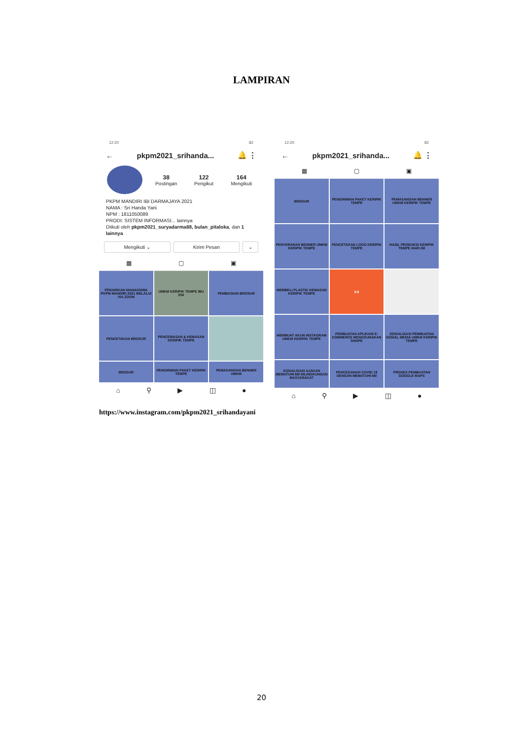LAMPIRAN
12:20 82
← pkpm2021_srihanda... 🔔 ⋮
38
Postingan
122
Pengikut
164
Mengikuti
PKPM MANDIRI IBI DARMAJAYA 2021
NAMA : Sri Handa Yani
NPM : 1811050089
PRODI: SISTEM INFORMASI... lainnya
Diikuti oleh pkpm2021_suryadarma88, bulan_pitaloka, dan 1 lainnya
Mengikuti ⌄ Kirim Pesan ⌄
▦ ▢ ▣
PENARIKAN MAHASISWA PKPM MANDIRI 2021 MELALUI VIA ZOOM
UMKM KERIPIK TEMPE IBU ENI
PEMBAGIAN BROSUR
PENCETAKAN BROSUR
PENCEMASAN & KEMASAN KERIPIK TEMPE
BROSUR
PENGIRIMAN PAKET KERIPIK TEMPE
PEMASANGAN BENNER UMKM
⌂ ⚲ ▶ ◫ ●
12:20 82
← pkpm2021_srihanda... 🔔 ⋮
▦ ▢ ▣
BROSUR
PENGIRIMAN PAKET KERIPIK TEMPE
PEMASANGAN BENNER UMKM KERIPIK TEMPE
PENYERAHAN BENNER UMKM KERIPIK TEMPE
PENCETAKAN LOGO KERIPIK TEMPE
HASIL PRODUKSI KERIPIK TEMPE HARI INI
MEMBELI PLASTIK KEMASAN KERIPIK TEMPE
9.9
MEMBUAT AKUN INSTAGRAM UMKM KERIPIK TEMPE
PEMBUATAN APLIKASI E-COMMERCE MENGGUNAKAN SHOPE
SOSIALISASI PEMBUATAN SOSIAL MEDIA UMKM KERIPIK TEMPE
SOSIALISASI AJAKAN MEMATUHI 6M DILINGKUNGAN MASYARAKAT
PENCEGAHAN COVID 19 DENGAN MEMATUHI 6M
PROSES PEMBUATAN GOOGLE MAPS
⌂ ⚲ ▶ ◫ ●
https://www.instagram.com/pkpm2021_srihandayani
20